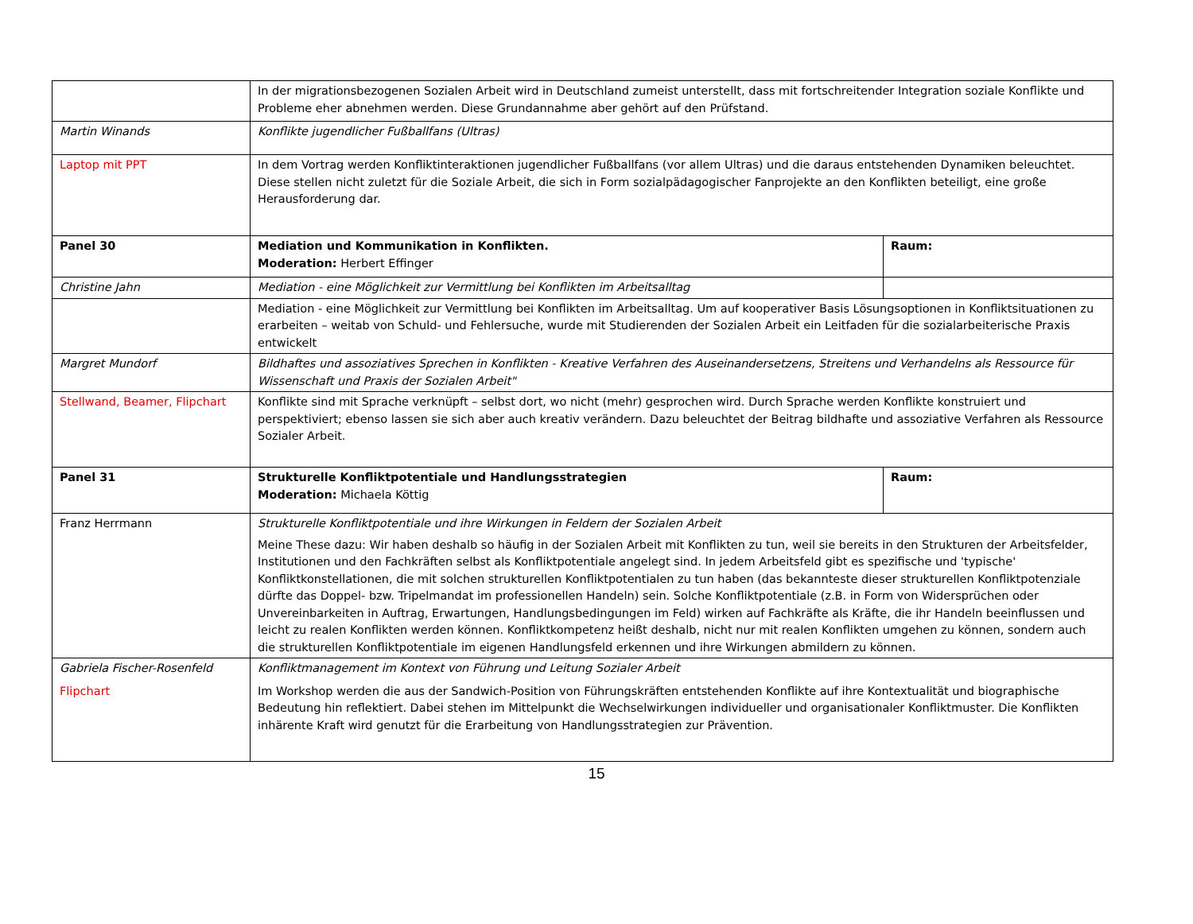| | In der migrationsbezogenen Sozialen Arbeit wird in Deutschland zumeist unterstellt, dass mit fortschreitender Integration soziale Konflikte und Probleme eher abnehmen werden. Diese Grundannahme aber gehört auf den Prüfstand. | |
| Martin Winands | Konflikte jugendlicher Fußballfans (Ultras) | |
| Laptop mit PPT | In dem Vortrag werden Konfliktinteraktionen jugendlicher Fußballfans (vor allem Ultras) und die daraus entstehenden Dynamiken beleuchtet. Diese stellen nicht zuletzt für die Soziale Arbeit, die sich in Form sozialpädagogischer Fanprojekte an den Konflikten beteiligt, eine große Herausforderung dar. | |
| Panel 30 | Mediation und Kommunikation in Konflikten. Moderation: Herbert Effinger | Raum: |
| Christine Jahn | Mediation - eine Möglichkeit zur Vermittlung bei Konflikten im Arbeitsalltag | |
| | Mediation - eine Möglichkeit zur Vermittlung bei Konflikten im Arbeitsalltag. Um auf kooperativer Basis Lösungsoptionen in Konfliktsituationen zu erarbeiten – weitab von Schuld- und Fehlersuche, wurde mit Studierenden der Sozialen Arbeit ein Leitfaden für die sozialarbeiterische Praxis entwickelt | |
| Margret Mundorf | Bildhaftes und assoziatives Sprechen in Konflikten - Kreative Verfahren des Auseinandersetzens, Streitens und Verhandelns als Ressource für Wissenschaft und Praxis der Sozialen Arbeit" | |
| Stellwand, Beamer, Flipchart | Konflikte sind mit Sprache verknüpft – selbst dort, wo nicht (mehr) gesprochen wird. Durch Sprache werden Konflikte konstruiert und perspektiviert; ebenso lassen sie sich aber auch kreativ verändern. Dazu beleuchtet der Beitrag bildhafte und assoziative Verfahren als Ressource Sozialer Arbeit. | |
| Panel 31 | Strukturelle Konfliktpotentiale und Handlungsstrategien Moderation: Michaela Köttig | Raum: |
| Franz Herrmann | Strukturelle Konfliktpotentiale und ihre Wirkungen in Feldern der Sozialen Arbeit Meine These dazu: Wir haben deshalb so häufig in der Sozialen Arbeit mit Konflikten zu tun, weil sie bereits in den Strukturen der Arbeitsfelder, Institutionen und den Fachkräften selbst als Konfliktpotentiale angelegt sind. In jedem Arbeitsfeld gibt es spezifische und 'typische' Konfliktkonstellationen, die mit solchen strukturellen Konfliktpotentialen zu tun haben (das bekannteste dieser strukturellen Konfliktpotenziale dürfte das Doppel- bzw. Tripelmandat im professionellen Handeln) sein. Solche Konfliktpotentiale (z.B. in Form von Widersprüchen oder Unvereinbarkeiten in Auftrag, Erwartungen, Handlungsbedingungen im Feld) wirken auf Fachkräfte als Kräfte, die ihr Handeln beeinflussen und leicht zu realen Konflikten werden können. Konfliktkompetenz heißt deshalb, nicht nur mit realen Konflikten umgehen zu können, sondern auch die strukturellen Konfliktpotentiale im eigenen Handlungsfeld erkennen und ihre Wirkungen abmildern zu können. | |
| Gabriela Fischer-Rosenfeld Flipchart | Konfliktmanagement im Kontext von Führung und Leitung Sozialer Arbeit Im Workshop werden die aus der Sandwich-Position von Führungskräften entstehenden Konflikte auf ihre Kontextualität und biographische Bedeutung hin reflektiert. Dabei stehen im Mittelpunkt die Wechselwirkungen individueller und organisationaler Konfliktmuster. Die Konflikten inhärente Kraft wird genutzt für die Erarbeitung von Handlungsstrategien zur Prävention. | |
15